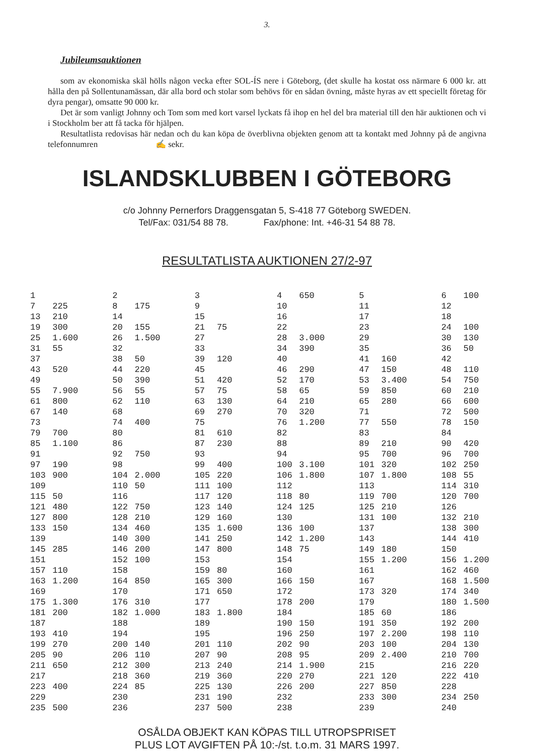3.
Jubileumsauktionen
som av ekonomiska skäl hölls någon vecka efter SOL-ÍS nere i Göteborg, (det skulle ha kostat oss närmare 6 000 kr. att hålla den på Sollentunamässan, där alla bord och stolar som behövs för en sådan övning, måste hyras av ett speciellt företag för dyra pengar), omsatte 90 000 kr.
Det är som vanligt Johnny och Tom som med kort varsel lyckats få ihop en hel del bra material till den här auktionen och vi i Stockholm ber att få tacka för hjälpen.
Resultatlista redovisas här nedan och du kan köpa de överblivna objekten genom att ta kontakt med Johnny på de angivna telefonnumren ✍ sekr.
ISLANDSKLUBBEN I GÖTEBORG
c/o Johnny Pernerfors Draggensgatan 5, S-418 77 Göteborg SWEDEN.
Tel/Fax: 031/54 88 78. Fax/phone: Int. +46-31 54 88 78.
RESULTATLISTA AUKTIONEN 27/2-97
| 1 | | 2 | | 3 | | 4 | 650 | 5 | | 6 | 100 |
| 7 | 225 | 8 | 175 | 9 | | 10 | | 11 | | 12 | |
| 13 | 210 | 14 | | 15 | | 16 | | 17 | | 18 | |
| 19 | 300 | 20 | 155 | 21 | 75 | 22 | | 23 | | 24 | 100 |
| 25 | 1.600 | 26 | 1.500 | 27 | | 28 | 3.000 | 29 | | 30 | 130 |
| 31 | 55 | 32 | | 33 | | 34 | 390 | 35 | | 36 | 50 |
| 37 | | 38 | 50 | 39 | 120 | 40 | | 41 | 160 | 42 | |
| 43 | 520 | 44 | 220 | 45 | | 46 | 290 | 47 | 150 | 48 | 110 |
| 49 | | 50 | 390 | 51 | 420 | 52 | 170 | 53 | 3.400 | 54 | 750 |
| 55 | 7.900 | 56 | 55 | 57 | 75 | 58 | 65 | 59 | 850 | 60 | 210 |
| 61 | 800 | 62 | 110 | 63 | 130 | 64 | 210 | 65 | 280 | 66 | 600 |
| 67 | 140 | 68 | | 69 | 270 | 70 | 320 | 71 | | 72 | 500 |
| 73 | | 74 | 400 | 75 | | 76 | 1.200 | 77 | 550 | 78 | 150 |
| 79 | 700 | 80 | | 81 | 610 | 82 | | 83 | | 84 | |
| 85 | 1.100 | 86 | | 87 | 230 | 88 | | 89 | 210 | 90 | 420 |
| 91 | | 92 | 750 | 93 | | 94 | | 95 | 700 | 96 | 700 |
| 97 | 190 | 98 | | 99 | 400 | 100 | 3.100 | 101 | 320 | 102 | 250 |
| 103 | 900 | 104 | 2.000 | 105 | 220 | 106 | 1.800 | 107 | 1.800 | 108 | 55 |
| 109 | | 110 | 50 | 111 | 100 | 112 | | 113 | | 114 | 310 |
| 115 | 50 | 116 | | 117 | 120 | 118 | 80 | 119 | 700 | 120 | 700 |
| 121 | 480 | 122 | 750 | 123 | 140 | 124 | 125 | 125 | 210 | 126 | |
| 127 | 800 | 128 | 210 | 129 | 160 | 130 | | 131 | 100 | 132 | 210 |
| 133 | 150 | 134 | 460 | 135 | 1.600 | 136 | 100 | 137 | | 138 | 300 |
| 139 | | 140 | 300 | 141 | 250 | 142 | 1.200 | 143 | | 144 | 410 |
| 145 | 285 | 146 | 200 | 147 | 800 | 148 | 75 | 149 | 180 | 150 | |
| 151 | | 152 | 100 | 153 | | 154 | | 155 | 1.200 | 156 | 1.200 |
| 157 | 110 | 158 | | 159 | 80 | 160 | | 161 | | 162 | 460 |
| 163 | 1.200 | 164 | 850 | 165 | 300 | 166 | 150 | 167 | | 168 | 1.500 |
| 169 | | 170 | | 171 | 650 | 172 | | 173 | 320 | 174 | 340 |
| 175 | 1.300 | 176 | 310 | 177 | | 178 | 200 | 179 | | 180 | 1.500 |
| 181 | 200 | 182 | 1.000 | 183 | 1.800 | 184 | | 185 | 60 | 186 | |
| 187 | | 188 | | 189 | | 190 | 150 | 191 | 350 | 192 | 200 |
| 193 | 410 | 194 | | 195 | | 196 | 250 | 197 | 2.200 | 198 | 110 |
| 199 | 270 | 200 | 140 | 201 | 110 | 202 | 90 | 203 | 100 | 204 | 130 |
| 205 | 90 | 206 | 110 | 207 | 90 | 208 | 95 | 209 | 2.400 | 210 | 700 |
| 211 | 650 | 212 | 300 | 213 | 240 | 214 | 1.900 | 215 | | 216 | 220 |
| 217 | | 218 | 360 | 219 | 360 | 220 | 270 | 221 | 120 | 222 | 410 |
| 223 | 400 | 224 | 85 | 225 | 130 | 226 | 200 | 227 | 850 | 228 | |
| 229 | | 230 | | 231 | 190 | 232 | | 233 | 300 | 234 | 250 |
| 235 | 500 | 236 | | 237 | 500 | 238 | | 239 | | 240 | |
OSÅLDA OBJEKT KAN KÖPAS TILL UTROPSPRISET
PLUS LOT AVGIFTEN PÅ 10:-/st. t.o.m. 31 MARS 1997.